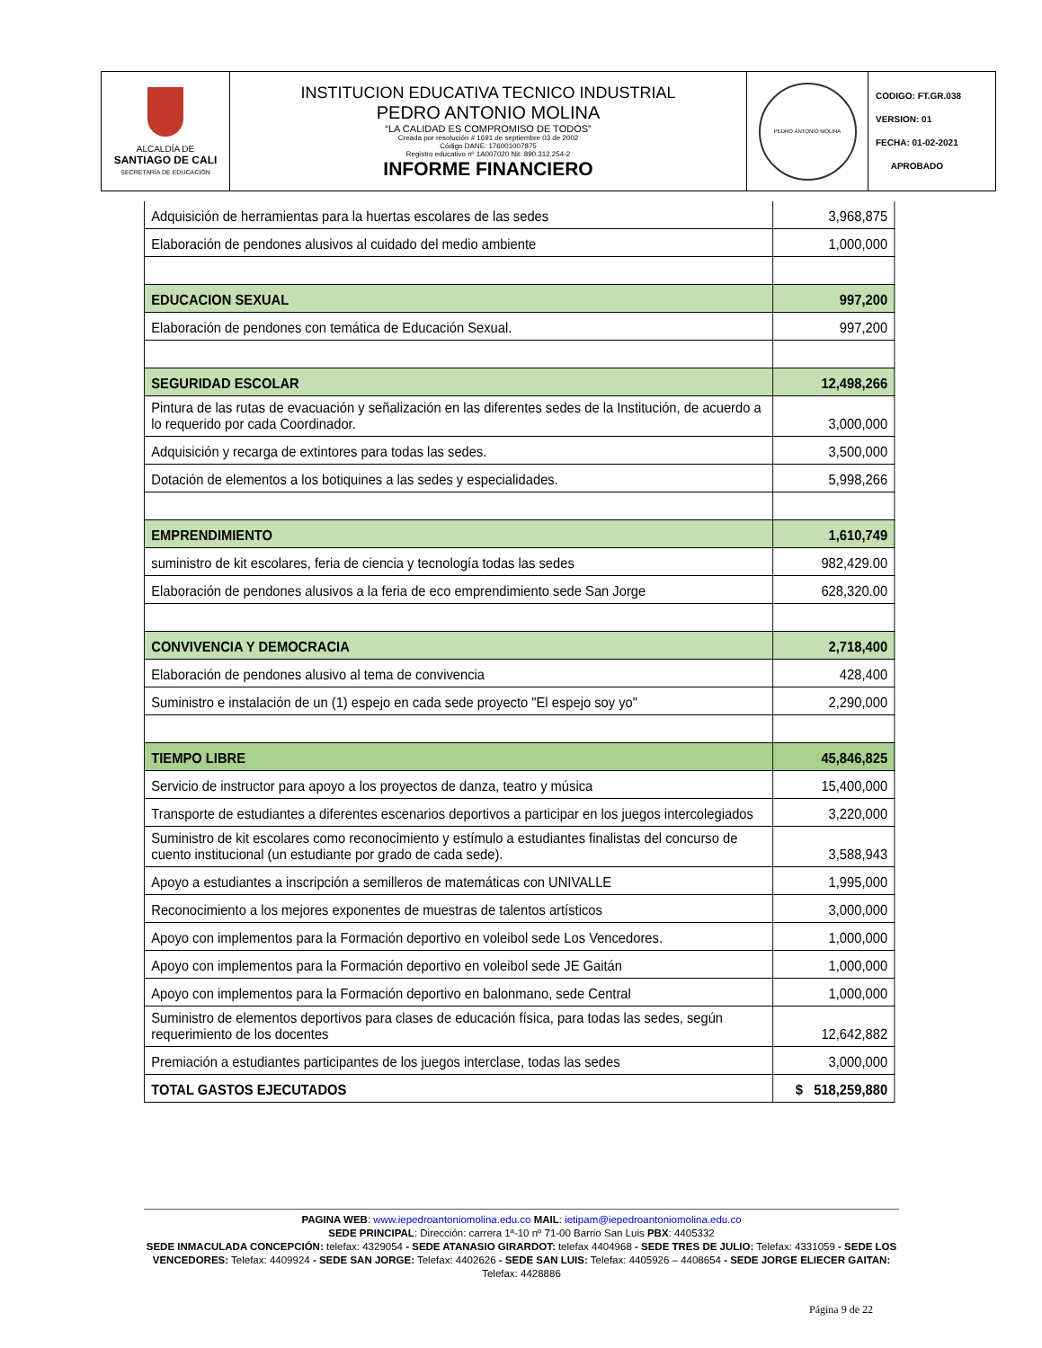| ALCALDÍA DE SANTIAGO DE CALI SECRETARÍA DE EDUCACIÓN | INSTITUCION EDUCATIVA TECNICO INDUSTRIAL PEDRO ANTONIO MOLINA “LA CALIDAD ES COMPROMISO DE TODOS” Creada por resolución # 1691 de septiembre 03 de 2002 Código DANE: 176001007875 Registro educativo nº 1A007020 Nit: 890.312.254-2 INFORME FINANCIERO | PEDRO ANTONIO MOLINA | CODIGO: FT.GR.038 VERSION: 01 FECHA: 01-02-2021 APROBADO |
| Adquisición de herramientas para la huertas escolares de las sedes | 3,968,875 |
| Elaboración de pendones alusivos al cuidado del medio ambiente | 1,000,000 |
| EDUCACION SEXUAL | 997,200 |
| Elaboración de pendones con temática de Educación Sexual. | 997,200 |
| SEGURIDAD ESCOLAR | 12,498,266 |
| Pintura de las rutas de evacuación y señalización en las diferentes sedes de la Institución, de acuerdo a lo requerido por cada Coordinador. | 3,000,000 |
| Adquisición y recarga de extintores para todas las sedes. | 3,500,000 |
| Dotación de elementos a los botiquines a las sedes y especialidades. | 5,998,266 |
| EMPRENDIMIENTO | 1,610,749 |
| suministro de kit escolares, feria de ciencia y tecnología todas las sedes | 982,429.00 |
| Elaboración de pendones alusivos a la feria de eco emprendimiento sede San Jorge | 628,320.00 |
| CONVIVENCIA Y DEMOCRACIA | 2,718,400 |
| Elaboración de pendones alusivo al tema de convivencia | 428,400 |
| Suministro e instalación de un (1) espejo en cada sede proyecto "El espejo soy yo" | 2,290,000 |
| TIEMPO LIBRE | 45,846,825 |
| Servicio de instructor para apoyo a los proyectos de danza, teatro y música | 15,400,000 |
| Transporte de estudiantes a diferentes escenarios deportivos a participar en los juegos intercolegiados | 3,220,000 |
| Suministro de kit escolares como reconocimiento y estímulo a estudiantes finalistas del concurso de cuento institucional (un estudiante por grado de cada sede). | 3,588,943 |
| Apoyo a estudiantes a inscripción a semilleros de matemáticas con UNIVALLE | 1,995,000 |
| Reconocimiento a los mejores exponentes de muestras de talentos artísticos | 3,000,000 |
| Apoyo con implementos para la Formación deportivo en voleibol sede Los Vencedores. | 1,000,000 |
| Apoyo con implementos para la Formación deportivo en voleibol sede JE Gaitán | 1,000,000 |
| Apoyo con implementos para la Formación deportivo en balonmano, sede Central | 1,000,000 |
| Suministro de elementos deportivos para clases de educación física, para todas las sedes, según requerimiento de los docentes | 12,642,882 |
| Premiación a estudiantes participantes de los juegos interclase, todas las sedes | 3,000,000 |
| TOTAL GASTOS EJECUTADOS | $ 518,259,880 |
PAGINA WEB: www.iepedroantoniomolina.edu.co MAIL: ietipam@iepedroantoniomolina.edu.co
SEDE PRINCIPAL: Dirección: carrera 1ª-10 nº 71-00 Barrio San Luis PBX: 4405332
SEDE INMACULADA CONCEPCIÓN: telefax: 4329054 - SEDE ATANASIO GIRARDOT: telefax 4404968 - SEDE TRES DE JULIO: Telefax: 4331059 - SEDE LOS VENCEDORES: Telefax: 4409924 - SEDE SAN JORGE: Telefax: 4402626 - SEDE SAN LUIS: Telefax: 4405926 – 4408654 - SEDE JORGE ELIECER GAITAN: Telefax: 4428886
Página 9 de 22